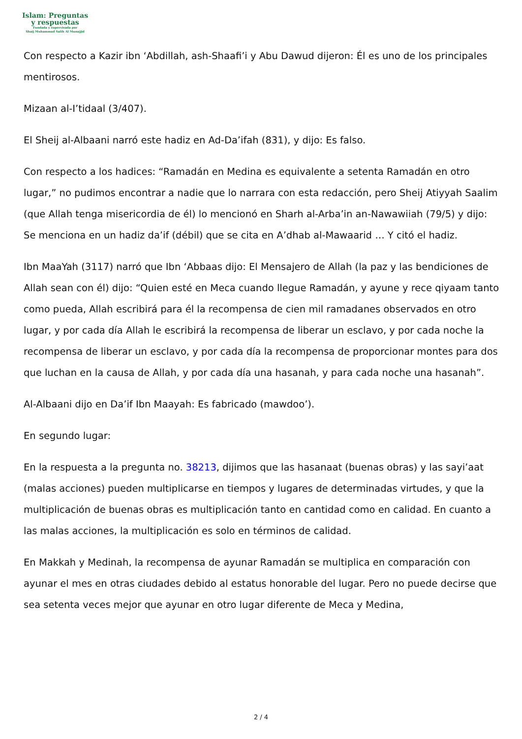Islam: Preguntas
y respuestas
Fundada y supervisada por
Shaij Muhammad Salih Al Munajjid
Con respecto a Kazir ibn ‘Abdillah, ash-Shaafi’i y Abu Dawud dijeron: Él es uno de los principales mentirosos.
Mizaan al-I’tidaal (3/407).
El Sheij al-Albaani narró este hadiz en Ad-Da’ifah (831), y dijo: Es falso.
Con respecto a los hadices: “Ramadán en Medina es equivalente a setenta Ramadán en otro lugar,” no pudimos encontrar a nadie que lo narrara con esta redacción, pero Sheij Atiyyah Saalim (que Allah tenga misericordia de él) lo mencionó en Sharh al-Arba’in an-Nawawiiah (79/5) y dijo: Se menciona en un hadiz da’if (débil) que se cita en A’dhab al-Mawaarid … Y citó el hadiz.
Ibn MaaYah (3117) narró que Ibn ‘Abbaas dijo: El Mensajero de Allah (la paz y las bendiciones de Allah sean con él) dijo: “Quien esté en Meca cuando llegue Ramadán, y ayune y rece qiyaam tanto como pueda, Allah escribirá para él la recompensa de cien mil ramadanes observados en otro lugar, y por cada día Allah le escribirá la recompensa de liberar un esclavo, y por cada noche la recompensa de liberar un esclavo, y por cada día la recompensa de proporcionar montes para dos que luchan en la causa de Allah, y por cada día una hasanah, y para cada noche una hasanah”.
Al-Albaani dijo en Da’if Ibn Maayah: Es fabricado (mawdoo’).
En segundo lugar:
En la respuesta a la pregunta no. 38213, dijimos que las hasanaat (buenas obras) y las sayi’aat (malas acciones) pueden multiplicarse en tiempos y lugares de determinadas virtudes, y que la multiplicación de buenas obras es multiplicación tanto en cantidad como en calidad. En cuanto a las malas acciones, la multiplicación es solo en términos de calidad.
En Makkah y Medinah, la recompensa de ayunar Ramadán se multiplica en comparación con ayunar el mes en otras ciudades debido al estatus honorable del lugar. Pero no puede decirse que sea setenta veces mejor que ayunar en otro lugar diferente de Meca y Medina,
2 / 4